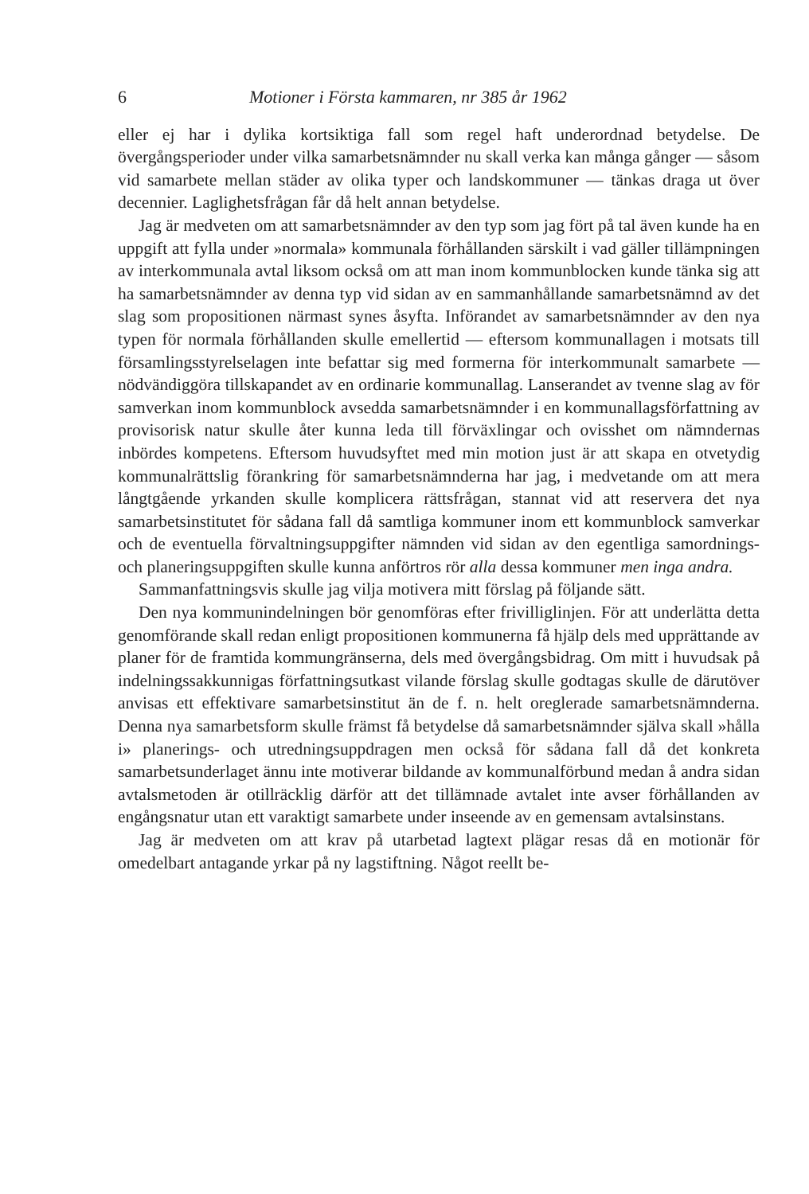6 Motioner i Första kammaren, nr 385 år 1962
eller ej har i dylika kortsiktiga fall som regel haft underordnad betydelse. De övergångsperioder under vilka samarbetsnämnder nu skall verka kan många gånger — såsom vid samarbete mellan städer av olika typer och landskommuner — tänkas draga ut över decennier. Laglighetsfrågan får då helt annan betydelse.
Jag är medveten om att samarbetsnämnder av den typ som jag fört på tal även kunde ha en uppgift att fylla under »normala» kommunala förhållanden särskilt i vad gäller tillämpningen av interkommunala avtal liksom också om att man inom kommunblocken kunde tänka sig att ha samarbetsnämnder av denna typ vid sidan av en sammanhållande samarbetsnämnd av det slag som propositionen närmast synes åsyfta. Införandet av samarbetsnämnder av den nya typen för normala förhållanden skulle emellertid — eftersom kommunallagen i motsats till församlingsstyrelselagen inte befattar sig med formerna för interkommunalt samarbete — nödvändiggöra tillskapandet av en ordinarie kommunallag. Lanserandet av tvenne slag av för samverkan inom kommunblock avsedda samarbetsnämnder i en kommunallagsförfattning av provisorisk natur skulle åter kunna leda till förväxlingar och ovisshet om nämndernas inbördes kompetens. Eftersom huvudsyftet med min motion just är att skapa en otvetydig kommunalrättslig förankring för samarbetsnämnderna har jag, i medvetande om att mera långtgående yrkanden skulle komplicera rättsfrågan, stannat vid att reservera det nya samarbetsinstitutet för sådana fall då samtliga kommuner inom ett kommunblock samverkar och de eventuella förvaltningsuppgifter nämnden vid sidan av den egentliga samordnings- och planeringsuppgiften skulle kunna anförtros rör alla dessa kommuner men inga andra.
Sammanfattningsvis skulle jag vilja motivera mitt förslag på följande sätt.
Den nya kommunindelningen bör genomföras efter frivilliglinjen. För att underlätta detta genomförande skall redan enligt propositionen kommunerna få hjälp dels med upprättande av planer för de framtida kommungränserna, dels med övergångsbidrag. Om mitt i huvudsak på indelningssakkunnigas författningsutkast vilande förslag skulle godtagas skulle de därutöver anvisas ett effektivare samarbetsinstitut än de f. n. helt oreglerade samarbetsnämnderna. Denna nya samarbetsform skulle främst få betydelse då samarbetsnämnder själva skall »hålla i» planerings- och utredningsuppdragen men också för sådana fall då det konkreta samarbetsunderlaget ännu inte motiverar bildande av kommunalförbund medan å andra sidan avtalsmetoden är otillräcklig därför att det tillämnade avtalet inte avser förhållanden av engångsnatur utan ett varaktigt samarbete under inseende av en gemensam avtalsinstans.
Jag är medveten om att krav på utarbetad lagtext plägar resas då en motionär för omedelbart antagande yrkar på ny lagstiftning. Något reellt be-